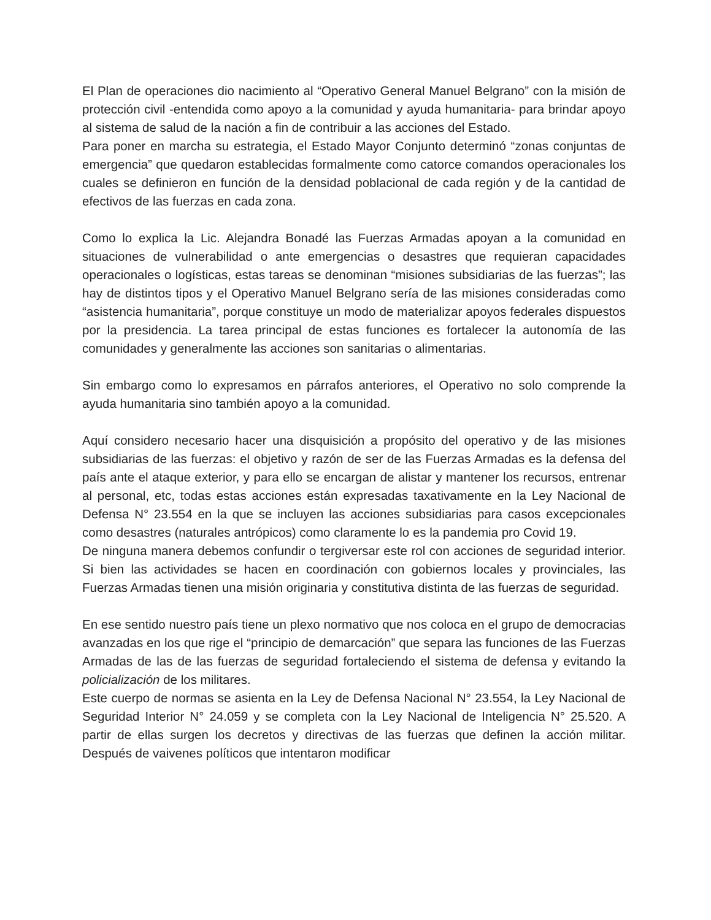El Plan de operaciones dio nacimiento al “Operativo General Manuel Belgrano” con la misión de protección civil -entendida como apoyo a la comunidad y ayuda humanitaria- para brindar apoyo al sistema de salud de la nación a fin de contribuir a las acciones del Estado.
Para poner en marcha su estrategia, el Estado Mayor Conjunto determinó “zonas conjuntas de emergencia” que quedaron establecidas formalmente como catorce comandos operacionales los cuales se definieron en función de la densidad poblacional de cada región y de la cantidad de efectivos de las fuerzas en cada zona.
Como lo explica la Lic. Alejandra Bonadé las Fuerzas Armadas apoyan a la comunidad en situaciones de vulnerabilidad o ante emergencias o desastres que requieran capacidades operacionales o logísticas, estas tareas se denominan “misiones subsidiarias de las fuerzas”; las hay de distintos tipos y el Operativo Manuel Belgrano sería de las misiones consideradas como “asistencia humanitaria”, porque constituye un modo de materializar apoyos federales dispuestos por la presidencia. La tarea principal de estas funciones es fortalecer la autonomía de las comunidades y generalmente las acciones son sanitarias o alimentarias.
Sin embargo como lo expresamos en párrafos anteriores, el Operativo no solo comprende la ayuda humanitaria sino también apoyo a la comunidad.
Aquí considero necesario hacer una disquisición a propósito del operativo y de las misiones subsidiarias de las fuerzas: el objetivo y razón de ser de las Fuerzas Armadas es la defensa del país ante el ataque exterior, y para ello se encargan de alistar y mantener los recursos, entrenar al personal, etc, todas estas acciones están expresadas taxativamente en la Ley Nacional de Defensa N° 23.554 en la que se incluyen las acciones subsidiarias para casos excepcionales como desastres (naturales antrópicos) como claramente lo es la pandemia pro Covid 19.
De ninguna manera debemos confundir o tergiversar este rol con acciones de seguridad interior. Si bien las actividades se hacen en coordinación con gobiernos locales y provinciales, las Fuerzas Armadas tienen una misión originaria y constitutiva distinta de las fuerzas de seguridad.
En ese sentido nuestro país tiene un plexo normativo que nos coloca en el grupo de democracias avanzadas en los que rige el “principio de demarcación” que separa las funciones de las Fuerzas Armadas de las de las fuerzas de seguridad fortaleciendo el sistema de defensa y evitando la policialización de los militares.
Este cuerpo de normas se asienta en la Ley de Defensa Nacional N° 23.554, la Ley Nacional de Seguridad Interior N° 24.059 y se completa con la Ley Nacional de Inteligencia N° 25.520. A partir de ellas surgen los decretos y directivas de las fuerzas que definen la acción militar. Después de vaivenes políticos que intentaron modificar